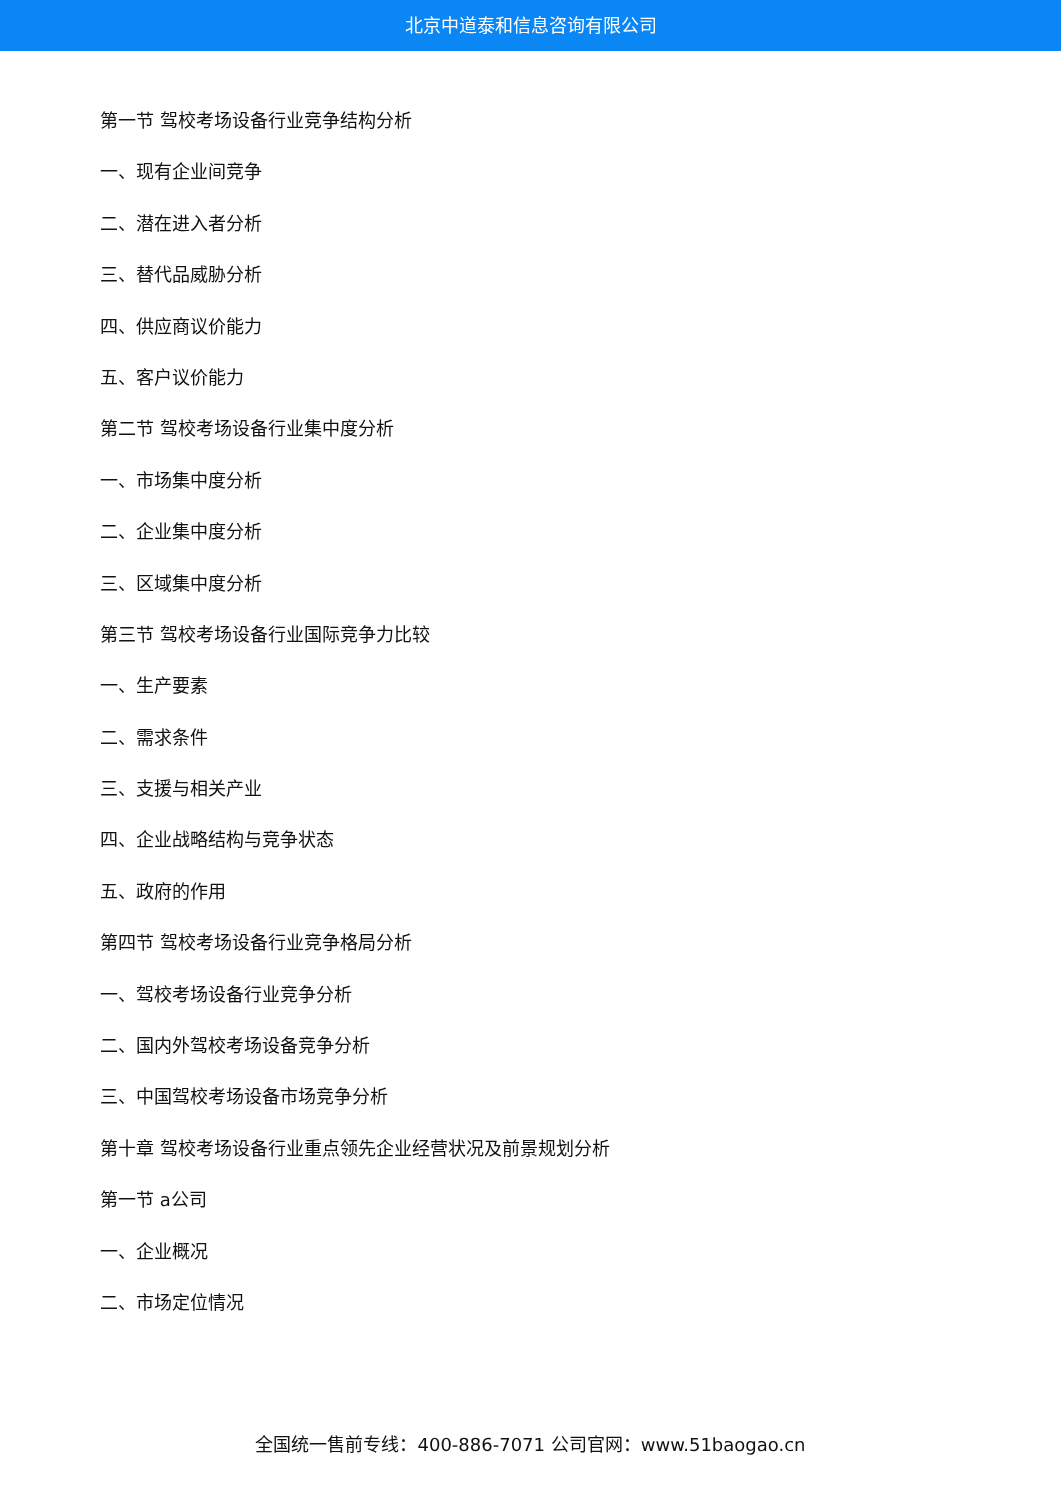北京中道泰和信息咨询有限公司
第一节 驾校考场设备行业竞争结构分析
一、现有企业间竞争
二、潜在进入者分析
三、替代品威胁分析
四、供应商议价能力
五、客户议价能力
第二节 驾校考场设备行业集中度分析
一、市场集中度分析
二、企业集中度分析
三、区域集中度分析
第三节 驾校考场设备行业国际竞争力比较
一、生产要素
二、需求条件
三、支援与相关产业
四、企业战略结构与竞争状态
五、政府的作用
第四节 驾校考场设备行业竞争格局分析
一、驾校考场设备行业竞争分析
二、国内外驾校考场设备竞争分析
三、中国驾校考场设备市场竞争分析
第十章 驾校考场设备行业重点领先企业经营状况及前景规划分析
第一节 a公司
一、企业概况
二、市场定位情况
全国统一售前专线：400-886-7071 公司官网：www.51baogao.cn